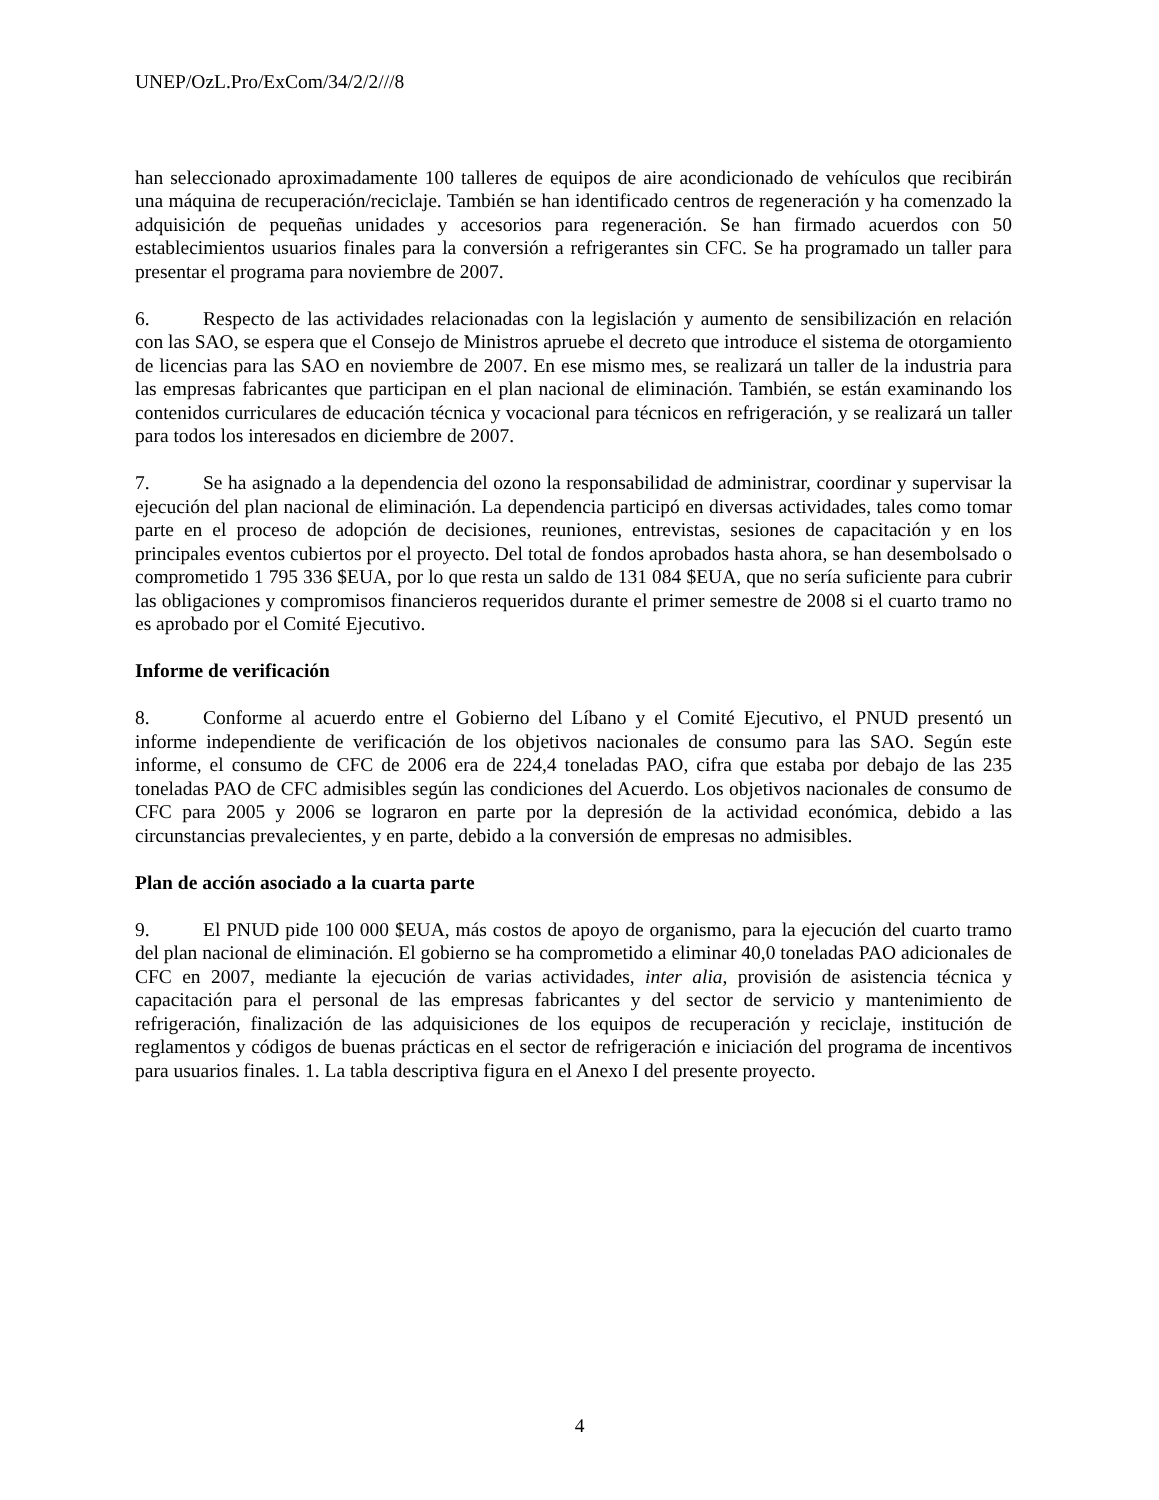UNEP/OzL.Pro/ExCom/34/2/2///8
han seleccionado aproximadamente 100 talleres de equipos de aire acondicionado de vehículos que recibirán una máquina de recuperación/reciclaje. También se han identificado centros de regeneración y ha comenzado la adquisición de pequeñas unidades y accesorios para regeneración. Se han firmado acuerdos con 50 establecimientos usuarios finales para la conversión a refrigerantes sin CFC. Se ha programado un taller para presentar el programa para noviembre de 2007.
6. Respecto de las actividades relacionadas con la legislación y aumento de sensibilización en relación con las SAO, se espera que el Consejo de Ministros apruebe el decreto que introduce el sistema de otorgamiento de licencias para las SAO en noviembre de 2007. En ese mismo mes, se realizará un taller de la industria para las empresas fabricantes que participan en el plan nacional de eliminación. También, se están examinando los contenidos curriculares de educación técnica y vocacional para técnicos en refrigeración, y se realizará un taller para todos los interesados en diciembre de 2007.
7. Se ha asignado a la dependencia del ozono la responsabilidad de administrar, coordinar y supervisar la ejecución del plan nacional de eliminación. La dependencia participó en diversas actividades, tales como tomar parte en el proceso de adopción de decisiones, reuniones, entrevistas, sesiones de capacitación y en los principales eventos cubiertos por el proyecto. Del total de fondos aprobados hasta ahora, se han desembolsado o comprometido 1 795 336 $EUA, por lo que resta un saldo de 131 084 $EUA, que no sería suficiente para cubrir las obligaciones y compromisos financieros requeridos durante el primer semestre de 2008 si el cuarto tramo no es aprobado por el Comité Ejecutivo.
Informe de verificación
8. Conforme al acuerdo entre el Gobierno del Líbano y el Comité Ejecutivo, el PNUD presentó un informe independiente de verificación de los objetivos nacionales de consumo para las SAO. Según este informe, el consumo de CFC de 2006 era de 224,4 toneladas PAO, cifra que estaba por debajo de las 235 toneladas PAO de CFC admisibles según las condiciones del Acuerdo. Los objetivos nacionales de consumo de CFC para 2005 y 2006 se lograron en parte por la depresión de la actividad económica, debido a las circunstancias prevalecientes, y en parte, debido a la conversión de empresas no admisibles.
Plan de acción asociado a la cuarta parte
9. El PNUD pide 100 000 $EUA, más costos de apoyo de organismo, para la ejecución del cuarto tramo del plan nacional de eliminación. El gobierno se ha comprometido a eliminar 40,0 toneladas PAO adicionales de CFC en 2007, mediante la ejecución de varias actividades, inter alia, provisión de asistencia técnica y capacitación para el personal de las empresas fabricantes y del sector de servicio y mantenimiento de refrigeración, finalización de las adquisiciones de los equipos de recuperación y reciclaje, institución de reglamentos y códigos de buenas prácticas en el sector de refrigeración e iniciación del programa de incentivos para usuarios finales. 1. La tabla descriptiva figura en el Anexo I del presente proyecto.
4